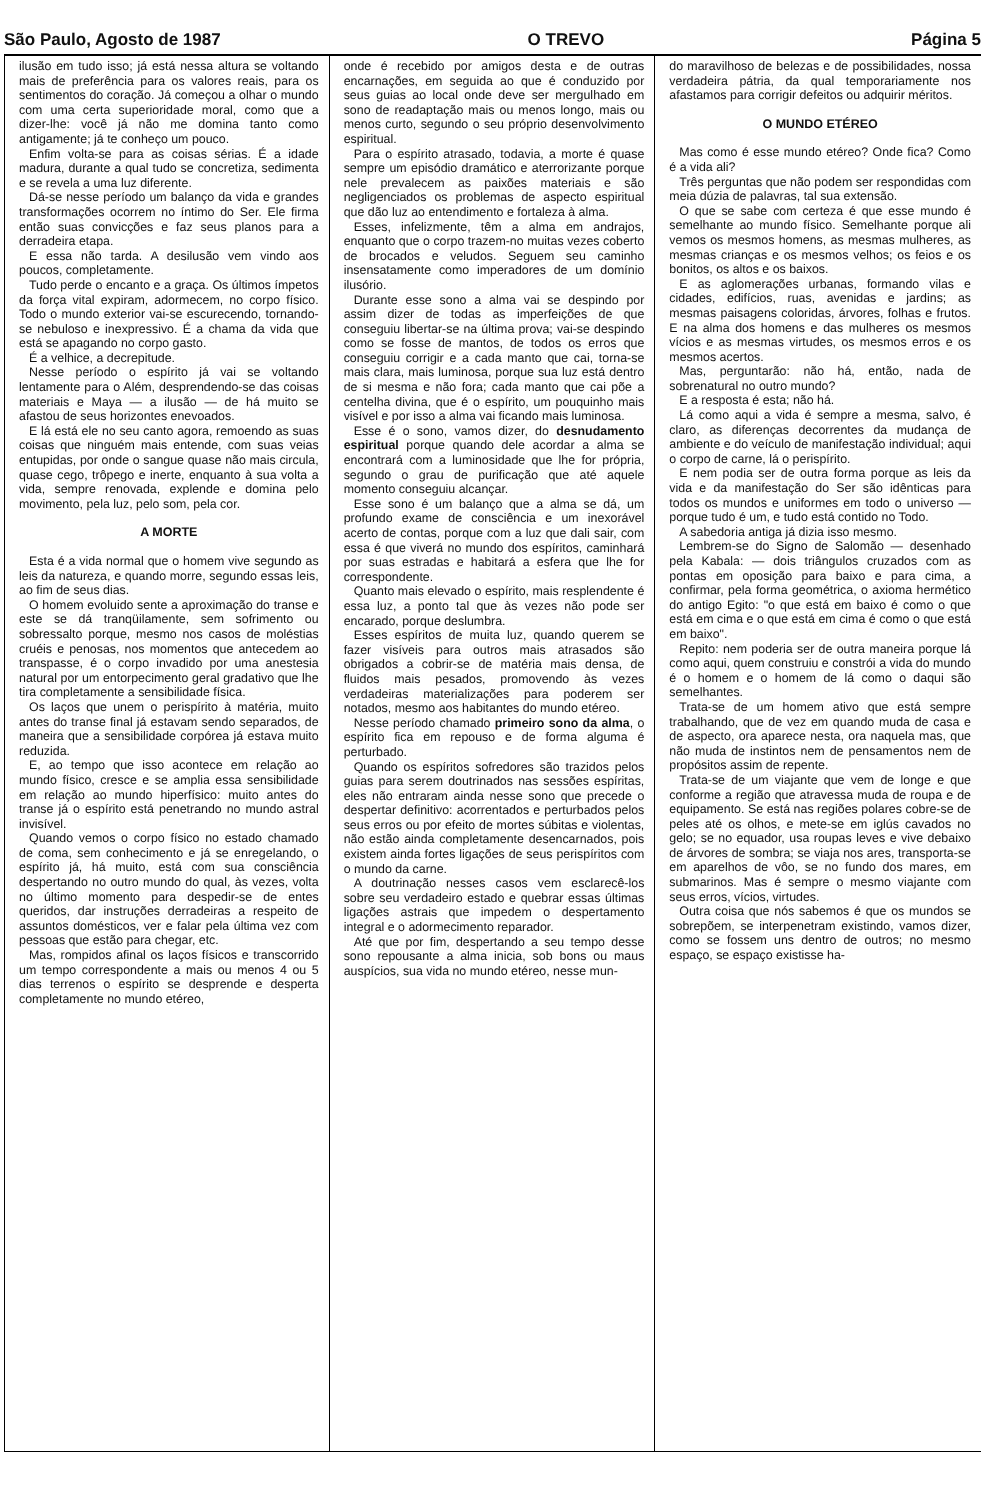São Paulo, Agosto de 1987 O TREVO Página 5
ilusão em tudo isso; já está nessa altura se voltando mais de preferência para os valores reais, para os sentimentos do coração. Já começou a olhar o mundo com uma certa superioridade moral, como que a dizer-lhe: você já não me domina tanto como antigamente; já te conheço um pouco.
Enfim volta-se para as coisas sérias. É a idade madura, durante a qual tudo se concretiza, sedimenta e se revela a uma luz diferente.
Dá-se nesse período um balanço da vida e grandes transformações ocorrem no íntimo do Ser. Ele firma então suas convicções e faz seus planos para a derradeira etapa.
E essa não tarda. A desilusão vem vindo aos poucos, completamente.
Tudo perde o encanto e a graça. Os últimos ímpetos da força vital expiram, adormecem, no corpo físico. Todo o mundo exterior vai-se escurecendo, tornando-se nebuloso e inexpressivo. É a chama da vida que está se apagando no corpo gasto.
É a velhice, a decrepitude.
Nesse período o espírito já vai se voltando lentamente para o Além, desprendendo-se das coisas materiais e Maya — a ilusão — de há muito se afastou de seus horizontes enevoados.
E lá está ele no seu canto agora, remoendo as suas coisas que ninguém mais entende, com suas veias entupidas, por onde o sangue quase não mais circula, quase cego, trôpego e inerte, enquanto à sua volta a vida, sempre renovada, explende e domina pelo movimento, pela luz, pelo som, pela cor.
A MORTE
Esta é a vida normal que o homem vive segundo as leis da natureza, e quando morre, segundo essas leis, ao fim de seus dias.
O homem evoluido sente a aproximação do transe e este se dá tranqüilamente, sem sofrimento ou sobressalto porque, mesmo nos casos de moléstias cruéis e penosas, nos momentos que antecedem ao transpasse, é o corpo invadido por uma anestesia natural por um entorpecimento geral gradativo que lhe tira completamente a sensibilidade física.
Os laços que unem o perispírito à matéria, muito antes do transe final já estavam sendo separados, de maneira que a sensibilidade corpórea já estava muito reduzida.
E, ao tempo que isso acontece em relação ao mundo físico, cresce e se amplia essa sensibilidade em relação ao mundo hiperfísico: muito antes do transe já o espírito está penetrando no mundo astral invisível.
Quando vemos o corpo físico no estado chamado de coma, sem conhecimento e já se enregelando, o espírito já, há muito, está com sua consciência despertando no outro mundo do qual, às vezes, volta no último momento para despedir-se de entes queridos, dar instruções derradeiras a respeito de assuntos domésticos, ver e falar pela última vez com pessoas que estão para chegar, etc.
Mas, rompidos afinal os laços físicos e transcorrido um tempo correspondente a mais ou menos 4 ou 5 dias terrenos o espírito se desprende e desperta completamente no mundo etéreo,
onde é recebido por amigos desta e de outras encarnações, em seguida ao que é conduzido por seus guias ao local onde deve ser mergulhado em sono de readaptação mais ou menos longo, mais ou menos curto, segundo o seu próprio desenvolvimento espiritual.
Para o espírito atrasado, todavia, a morte é quase sempre um episódio dramático e aterrorizante porque nele prevalecem as paixões materiais e são negligenciados os problemas de aspecto espiritual que dão luz ao entendimento e fortaleza à alma.
Esses, infelizmente, têm a alma em andrajos, enquanto que o corpo trazem-no muitas vezes coberto de brocados e veludos. Seguem seu caminho insensatamente como imperadores de um domínio ilusório.
Durante esse sono a alma vai se despindo por assim dizer de todas as imperfeições de que conseguiu libertar-se na última prova; vai-se despindo como se fosse de mantos, de todos os erros que conseguiu corrigir e a cada manto que cai, torna-se mais clara, mais luminosa, porque sua luz está dentro de si mesma e não fora; cada manto que cai põe a centelha divina, que é o espírito, um pouquinho mais visível e por isso a alma vai ficando mais luminosa.
Esse é o sono, vamos dizer, do desnudamento espiritual porque quando dele acordar a alma se encontrará com a luminosidade que lhe for própria, segundo o grau de purificação que até aquele momento conseguiu alcançar.
Esse sono é um balanço que a alma se dá, um profundo exame de consciência e um inexorável acerto de contas, porque com a luz que dali sair, com essa é que viverá no mundo dos espíritos, caminhará por suas estradas e habitará a esfera que lhe for correspondente.
Quanto mais elevado o espírito, mais resplendente é essa luz, a ponto tal que às vezes não pode ser encarado, porque deslumbra.
Esses espíritos de muita luz, quando querem se fazer visíveis para outros mais atrasados são obrigados a cobrir-se de matéria mais densa, de fluidos mais pesados, promovendo às vezes verdadeiras materializações para poderem ser notados, mesmo aos habitantes do mundo etéreo.
Nesse período chamado primeiro sono da alma, o espírito fica em repouso e de forma alguma é perturbado.
Quando os espíritos sofredores são trazidos pelos guias para serem doutrinados nas sessões espíritas, eles não entraram ainda nesse sono que precede o despertar definitivo: acorrentados e perturbados pelos seus erros ou por efeito de mortes súbitas e violentas, não estão ainda completamente desencarnados, pois existem ainda fortes ligações de seus perispíritos com o mundo da carne.
A doutrinação nesses casos vem esclarecê-los sobre seu verdadeiro estado e quebrar essas últimas ligações astrais que impedem o despertamento integral e o adormecimento reparador.
Até que por fim, despertando a seu tempo desse sono repousante a alma inicia, sob bons ou maus auspícios, sua vida no mundo etéreo, nesse mun-
do maravilhoso de belezas e de possibilidades, nossa verdadeira pátria, da qual temporariamente nos afastamos para corrigir defeitos ou adquirir méritos.
O MUNDO ETÉREO
Mas como é esse mundo etéreo? Onde fica? Como é a vida ali?
Três perguntas que não podem ser respondidas com meia dúzia de palavras, tal sua extensão.
O que se sabe com certeza é que esse mundo é semelhante ao mundo físico. Semelhante porque ali vemos os mesmos homens, as mesmas mulheres, as mesmas crianças e os mesmos velhos; os feios e os bonitos, os altos e os baixos.
E as aglomerações urbanas, formando vilas e cidades, edifícios, ruas, avenidas e jardins; as mesmas paisagens coloridas, árvores, folhas e frutos. E na alma dos homens e das mulheres os mesmos vícios e as mesmas virtudes, os mesmos erros e os mesmos acertos.
Mas, perguntarão: não há, então, nada de sobrenatural no outro mundo?
E a resposta é esta; não há.
Lá como aqui a vida é sempre a mesma, salvo, é claro, as diferenças decorrentes da mudança de ambiente e do veículo de manifestação individual; aqui o corpo de carne, lá o perispírito.
E nem podia ser de outra forma porque as leis da vida e da manifestação do Ser são idênticas para todos os mundos e uniformes em todo o universo — porque tudo é um, e tudo está contido no Todo.
A sabedoria antiga já dizia isso mesmo.
Lembrem-se do Signo de Salomão — desenhado pela Kabala: — dois triângulos cruzados com as pontas em oposição para baixo e para cima, a confirmar, pela forma geométrica, o axioma hermético do antigo Egito: "o que está em baixo é como o que está em cima e o que está em cima é como o que está em baixo".
Repito: nem poderia ser de outra maneira porque lá como aqui, quem construiu e constrói a vida do mundo é o homem e o homem de lá como o daqui são semelhantes.
Trata-se de um homem ativo que está sempre trabalhando, que de vez em quando muda de casa e de aspecto, ora aparece nesta, ora naquela mas, que não muda de instintos nem de pensamentos nem de propósitos assim de repente.
Trata-se de um viajante que vem de longe e que conforme a região que atravessa muda de roupa e de equipamento. Se está nas regiões polares cobre-se de peles até os olhos, e mete-se em iglús cavados no gelo; se no equador, usa roupas leves e vive debaixo de árvores de sombra; se viaja nos ares, transporta-se em aparelhos de vôo, se no fundo dos mares, em submarinos. Mas é sempre o mesmo viajante com seus erros, vícios, virtudes.
Outra coisa que nós sabemos é que os mundos se sobrepõem, se interpenetram existindo, vamos dizer, como se fossem uns dentro de outros; no mesmo espaço, se espaço existisse ha-